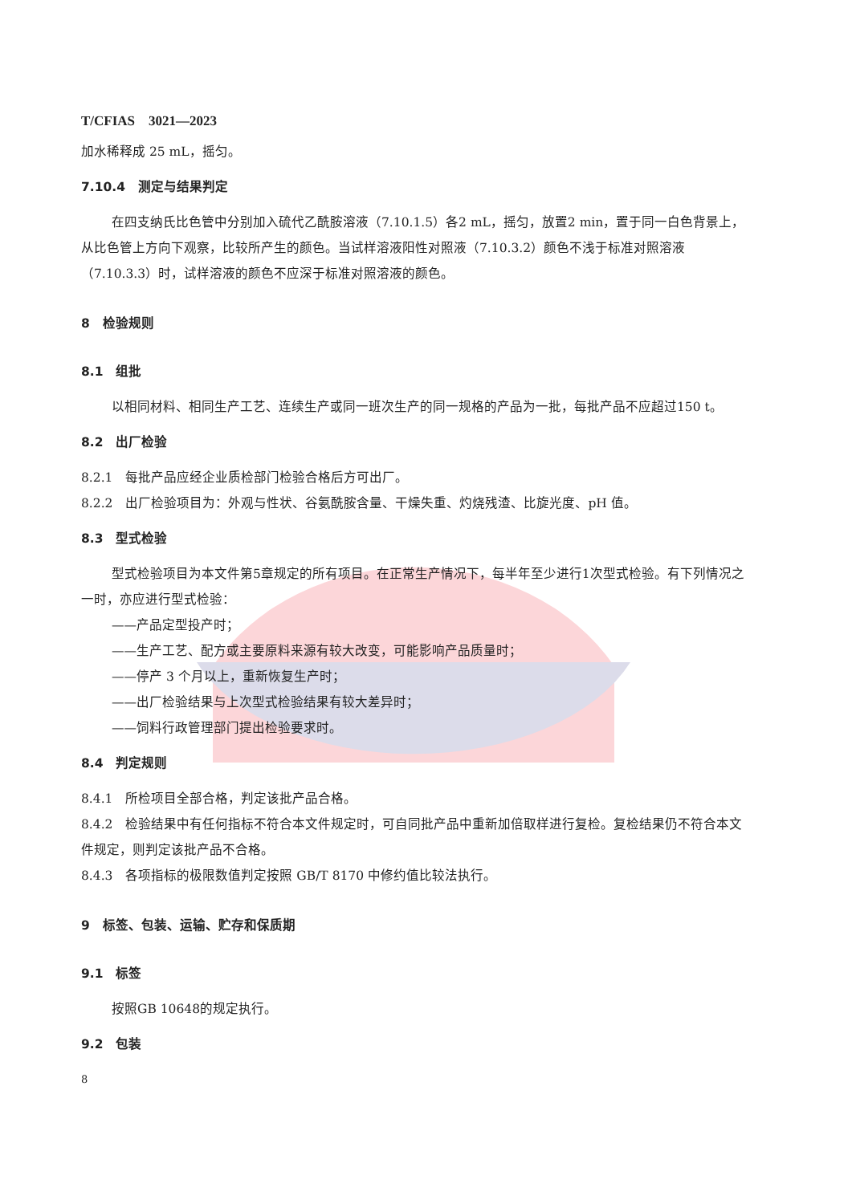T/CFIAS　3021—2023
加水稀释成 25 mL，摇匀。
7.10.4　测定与结果判定
在四支纳氏比色管中分别加入硫代乙酰胺溶液（7.10.1.5）各2 mL，摇匀，放置2 min，置于同一白色背景上，从比色管上方向下观察，比较所产生的颜色。当试样溶液阳性对照液（7.10.3.2）颜色不浅于标准对照溶液（7.10.3.3）时，试样溶液的颜色不应深于标准对照溶液的颜色。
8　检验规则
8.1　组批
以相同材料、相同生产工艺、连续生产或同一班次生产的同一规格的产品为一批，每批产品不应超过150 t。
8.2　出厂检验
8.2.1　每批产品应经企业质检部门检验合格后方可出厂。
8.2.2　出厂检验项目为：外观与性状、谷氨酰胺含量、干燥失重、灼烧残渣、比旋光度、pH 值。
8.3　型式检验
型式检验项目为本文件第5章规定的所有项目。在正常生产情况下，每半年至少进行1次型式检验。有下列情况之一时，亦应进行型式检验：
——产品定型投产时；
——生产工艺、配方或主要原料来源有较大改变，可能影响产品质量时；
——停产 3 个月以上，重新恢复生产时；
——出厂检验结果与上次型式检验结果有较大差异时；
——饲料行政管理部门提出检验要求时。
8.4　判定规则
8.4.1　所检项目全部合格，判定该批产品合格。
8.4.2　检验结果中有任何指标不符合本文件规定时，可自同批产品中重新加倍取样进行复检。复检结果仍不符合本文件规定，则判定该批产品不合格。
8.4.3　各项指标的极限数值判定按照 GB/T 8170 中修约值比较法执行。
9　标签、包装、运输、贮存和保质期
9.1　标签
按照GB 10648的规定执行。
9.2　包装
8